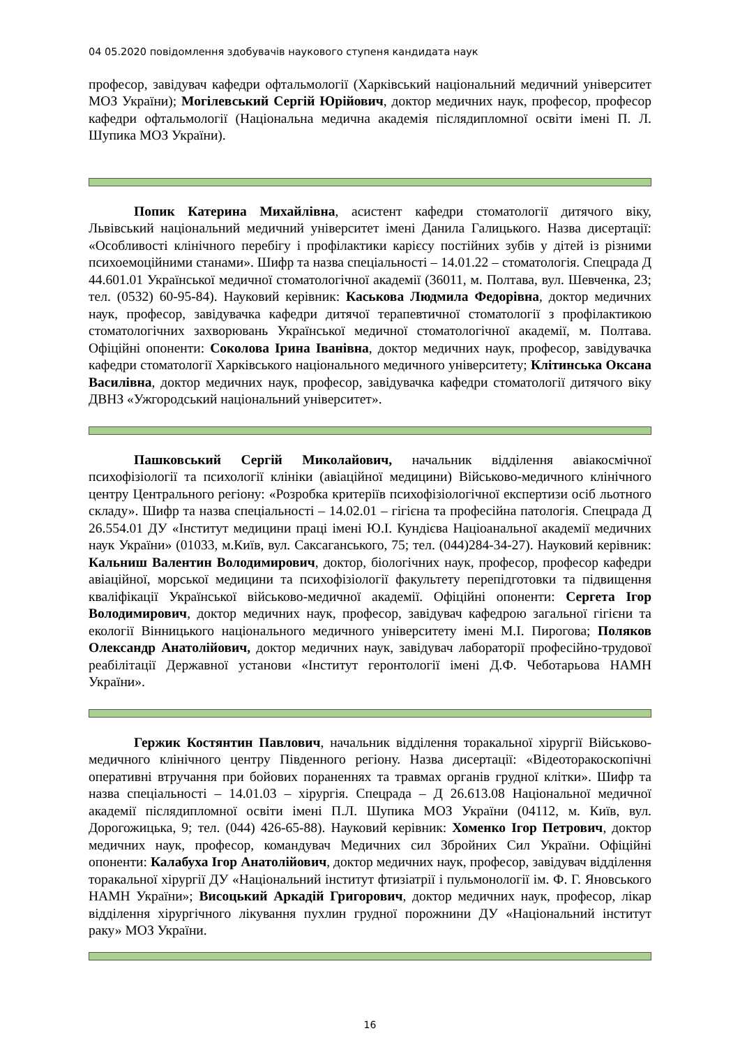04 05.2020 повідомлення здобувачів наукового ступеня кандидата наук
професор, завідувач кафедри офтальмології (Харківський національний медичний університет МОЗ України); Могілевський Сергій Юрійович, доктор медичних наук, професор, професор кафедри офтальмології (Національна медична академія післядипломної освіти імені П. Л. Шупика МОЗ України).
Попик Катерина Михайлівна, асистент кафедри стоматології дитячого віку, Львівський національний медичний університет імені Данила Галицького. Назва дисертації: «Особливості клінічного перебігу і профілактики карієсу постійних зубів у дітей із різними психоемоційними станами». Шифр та назва спеціальності – 14.01.22 – стоматологія. Спецрада Д 44.601.01 Української медичної стоматологічної академії (36011, м. Полтава, вул. Шевченка, 23; тел. (0532) 60-95-84). Науковий керівник: Каськова Людмила Федорівна, доктор медичних наук, професор, завідувачка кафедри дитячої терапевтичної стоматології з профілактикою стоматологічних захворювань Української медичної стоматологічної академії, м. Полтава. Офіційні опоненти: Соколова Ірина Іванівна, доктор медичних наук, професор, завідувачка кафедри стоматології Харківського національного медичного університету; Клітинська Оксана Василівна, доктор медичних наук, професор, завідувачка кафедри стоматології дитячого віку ДВНЗ «Ужгородський національний університет».
Пашковський Сергій Миколайович, начальник відділення авіакосмічної психофізіології та психології клініки (авіаційної медицини) Військово-медичного клінічного центру Центрального регіону: «Розробка критеріїв психофізіологічної експертизи осіб льотного складу». Шифр та назва спеціальності – 14.02.01 – гігієна та професійна патологія. Спецрада Д 26.554.01 ДУ «Інститут медицини праці імені Ю.І. Кундієва Націоанальної академії медичних наук України» (01033, м.Київ, вул. Саксаганського, 75; тел. (044)284-34-27). Науковий керівник: Кальниш Валентин Володимирович, доктор, біологічних наук, професор, професор кафедри авіаційної, морської медицини та психофізіології факультету перепідготовки та підвищення кваліфікації Української військово-медичної академії. Офіційні опоненти: Сергета Ігор Володимирович, доктор медичних наук, професор, завідувач кафедрою загальної гігієни та екології Вінницького національного медичного університету імені М.І. Пирогова; Поляков Олександр Анатолійович, доктор медичних наук, завідувач лабораторії професійно-трудової реабілітації Державної установи «Інститут геронтології імені Д.Ф. Чеботарьова НАМН України».
Гержик Костянтин Павлович, начальник відділення торакальної хірургії Військово-медичного клінічного центру Південного регіону. Назва дисертації: «Відеоторакоскопічні оперативні втручання при бойових пораненнях та травмах органів грудної клітки». Шифр та назва спеціальності – 14.01.03 – хірургія. Спецрада – Д 26.613.08 Національної медичної академії післядипломної освіти імені П.Л. Шупика МОЗ України (04112, м. Київ, вул. Дорогожицька, 9; тел. (044) 426-65-88). Науковий керівник: Хоменко Ігор Петрович, доктор медичних наук, професор, командувач Медичних сил Збройних Сил України. Офіційні опоненти: Калабуха Ігор Анатолійович, доктор медичних наук, професор, завідувач відділення торакальної хірургії ДУ «Національний інститут фтизіатрії і пульмонології ім. Ф. Г. Яновського НАМН України»; Висоцький Аркадій Григорович, доктор медичних наук, професор, лікар відділення хірургічного лікування пухлин грудної порожнини ДУ «Національний інститут раку» МОЗ України.
16